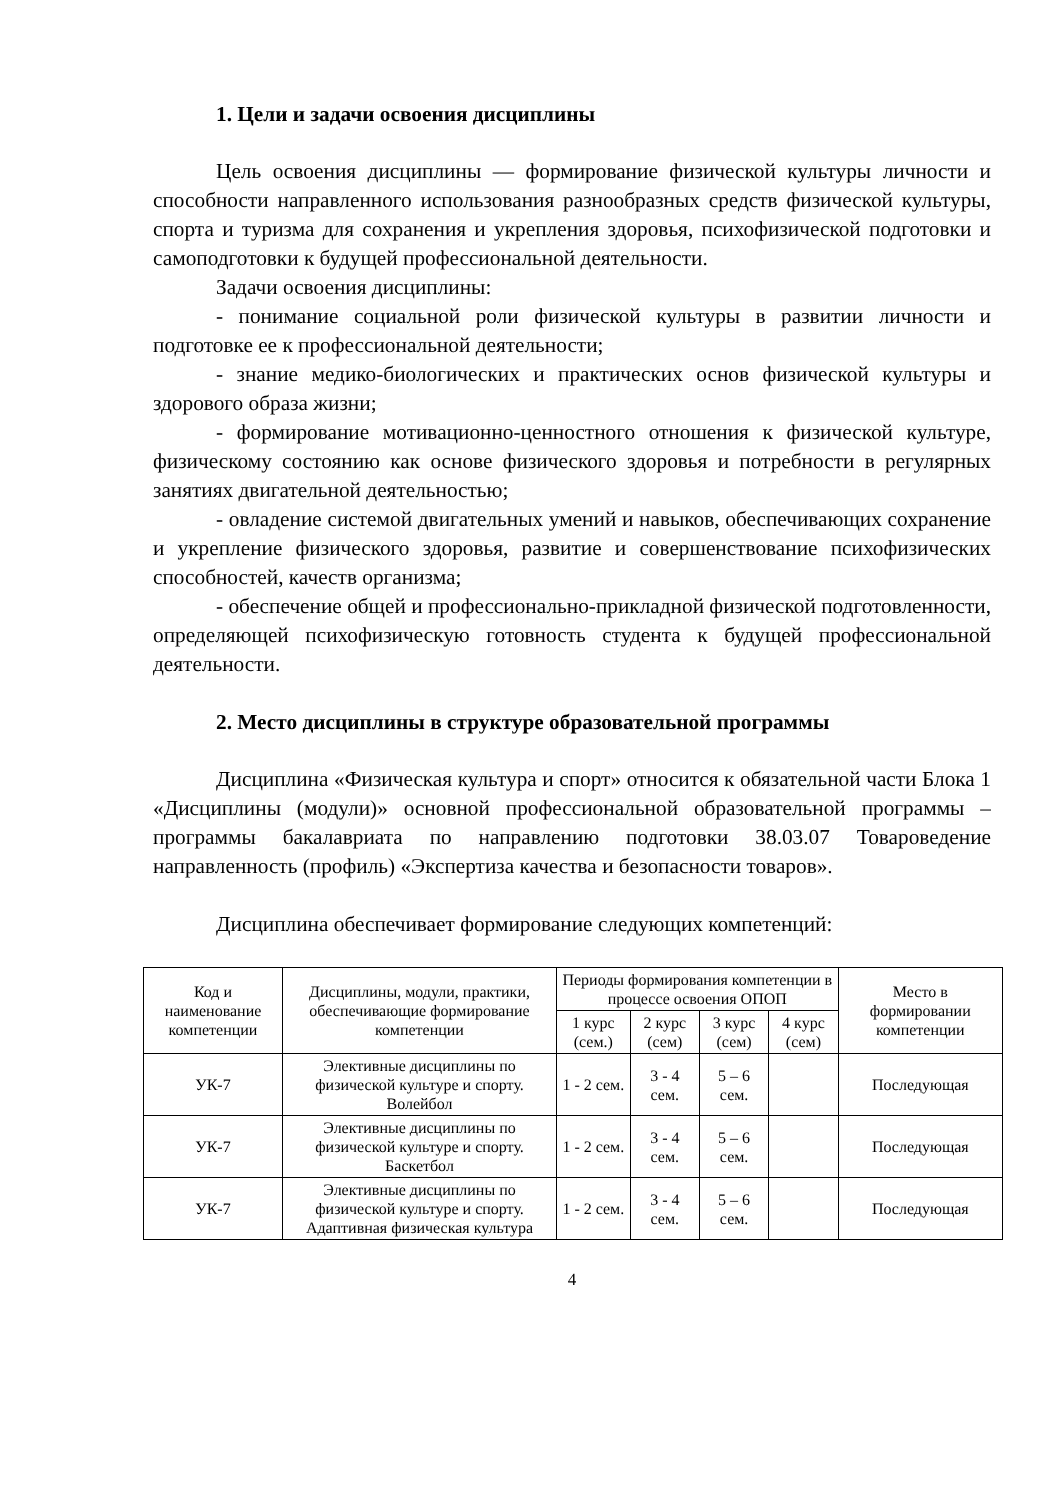1. Цели и задачи освоения дисциплины
Цель освоения дисциплины — формирование физической культуры личности и способности направленного использования разнообразных средств физической культуры, спорта и туризма для сохранения и укрепления здоровья, психофизической подготовки и самоподготовки к будущей профессиональной деятельности.
Задачи освоения дисциплины:
- понимание социальной роли физической культуры в развитии личности и подготовке ее к профессиональной деятельности;
- знание медико-биологических и практических основ физической культуры и здорового образа жизни;
- формирование мотивационно-ценностного отношения к физической культуре, физическому состоянию как основе физического здоровья и потребности в регулярных занятиях двигательной деятельностью;
- овладение системой двигательных умений и навыков, обеспечивающих сохранение и укрепление физического здоровья, развитие и совершенствование психофизических способностей, качеств организма;
- обеспечение общей и профессионально-прикладной физической подготовленности, определяющей психофизическую готовность студента к будущей профессиональной деятельности.
2. Место дисциплины в структуре образовательной программы
Дисциплина «Физическая культура и спорт» относится к обязательной части Блока 1 «Дисциплины (модули)» основной профессиональной образовательной программы – программы бакалавриата по направлению подготовки 38.03.07 Товароведение направленность (профиль) «Экспертиза качества и безопасности товаров».
Дисциплина обеспечивает формирование следующих компетенций:
| Код и наименование компетенции | Дисциплины, модули, практики, обеспечивающие формирование компетенции | Периоды формирования компетенции в процессе освоения ОПОП | | | | Место в формировании компетенции |
| --- | --- | --- | --- | --- | --- | --- |
| | | 1 курс (сем.) | 2 курс (сем) | 3 курс (сем) | 4 курс (сем) | |
| УК-7 | Элективные дисциплины по физической культуре и спорту. Волейбол | 1 - 2 сем. | 3 - 4 сем. | 5 – 6 сем. | | Последующая |
| УК-7 | Элективные дисциплины по физической культуре и спорту. Баскетбол | 1 - 2 сем. | 3 - 4 сем. | 5 – 6 сем. | | Последующая |
| УК-7 | Элективные дисциплины по физической культуре и спорту. Адаптивная физическая культура | 1 - 2 сем. | 3 - 4 сем. | 5 – 6 сем. | | Последующая |
4